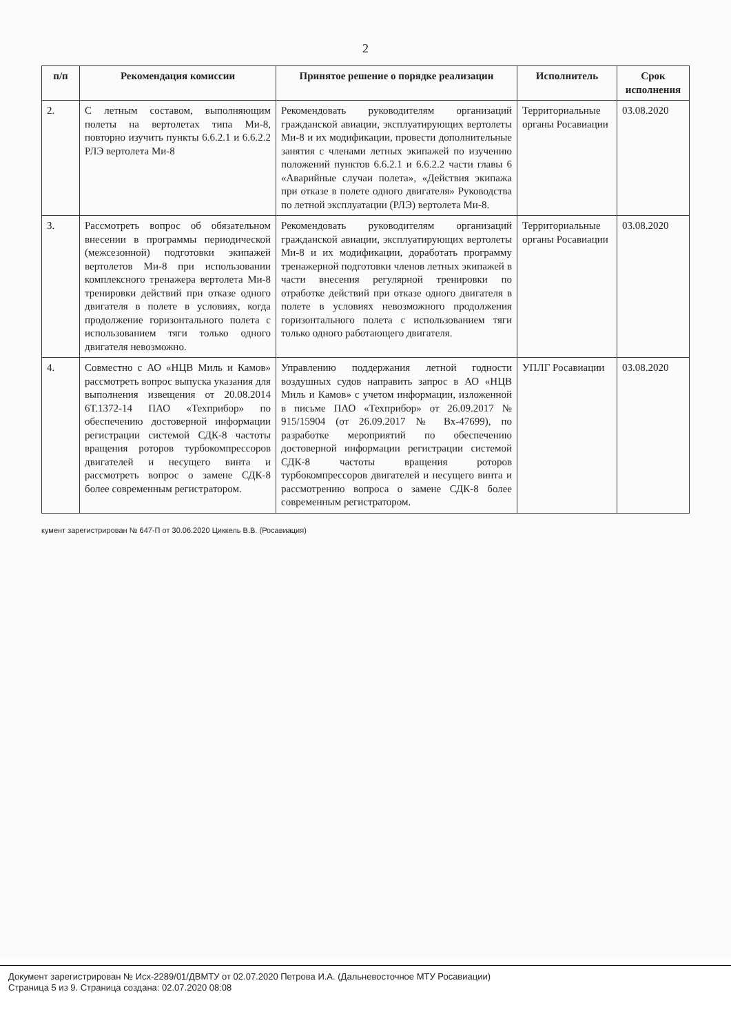2
| п/п | Рекомендация комиссии | Принятое решение о порядке реализации | Исполнитель | Срок исполнения |
| --- | --- | --- | --- | --- |
| 2. | С летным составом, выполняющим полеты на вертолетах типа Ми-8, повторно изучить пункты 6.6.2.1 и 6.6.2.2 РЛЭ вертолета Ми-8 | Рекомендовать руководителям организаций гражданской авиации, эксплуатирующих вертолеты Ми-8 и их модификации, провести дополнительные занятия с членами летных экипажей по изучению положений пунктов 6.6.2.1 и 6.6.2.2 части главы 6 «Аварийные случаи полета», «Действия экипажа при отказе в полете одного двигателя» Руководства по летной эксплуатации (РЛЭ) вертолета Ми-8. | Территориальные органы Росавиации | 03.08.2020 |
| 3. | Рассмотреть вопрос об обязательном внесении в программы периодической (межсезонной) подготовки экипажей вертолетов Ми-8 при использовании комплексного тренажера вертолета Ми-8 тренировки действий при отказе одного двигателя в полете в условиях, когда продолжение горизонтального полета с использованием тяги только одного двигателя невозможно. | Рекомендовать руководителям организаций гражданской авиации, эксплуатирующих вертолеты Ми-8 и их модификации, доработать программу тренажерной подготовки членов летных экипажей в части внесения регулярной тренировки по отработке действий при отказе одного двигателя в полете в условиях невозможного продолжения горизонтального полета с использованием тяги только одного работающего двигателя. | Территориальные органы Росавиации | 03.08.2020 |
| 4. | Совместно с АО «НЦВ Миль и Камов» рассмотреть вопрос выпуска указания для выполнения извещения от 20.08.2014 6Т.1372-14 ПАО «Техприбор» по обеспечению достоверной информации регистрации системой СДК-8 частоты вращения роторов турбокомпрессоров двигателей и несущего винта и рассмотреть вопрос о замене СДК-8 более современным регистратором. | Управлению поддержания летной годности воздушных судов направить запрос в АО «НЦВ Миль и Камов» с учетом информации, изложенной в письме ПАО «Техприбор» от 26.09.2017 № 915/15904 (от 26.09.2017 № Вх-47699), по разработке мероприятий по обеспечению достоверной информации регистрации системой СДК-8 частоты вращения роторов турбокомпрессоров двигателей и несущего винта и рассмотрению вопроса о замене СДК-8 более современным регистратором. | УПЛГ Росавиации | 03.08.2020 |
кумент зарегистрирован № 647-П от 30.06.2020 Циккель В.В. (Росавиация)
Документ зарегистрирован № Исх-2289/01/ДВМТУ от 02.07.2020 Петрова И.А. (Дальневосточное МТУ Росавиации)
Страница 5 из 9. Страница создана: 02.07.2020 08:08